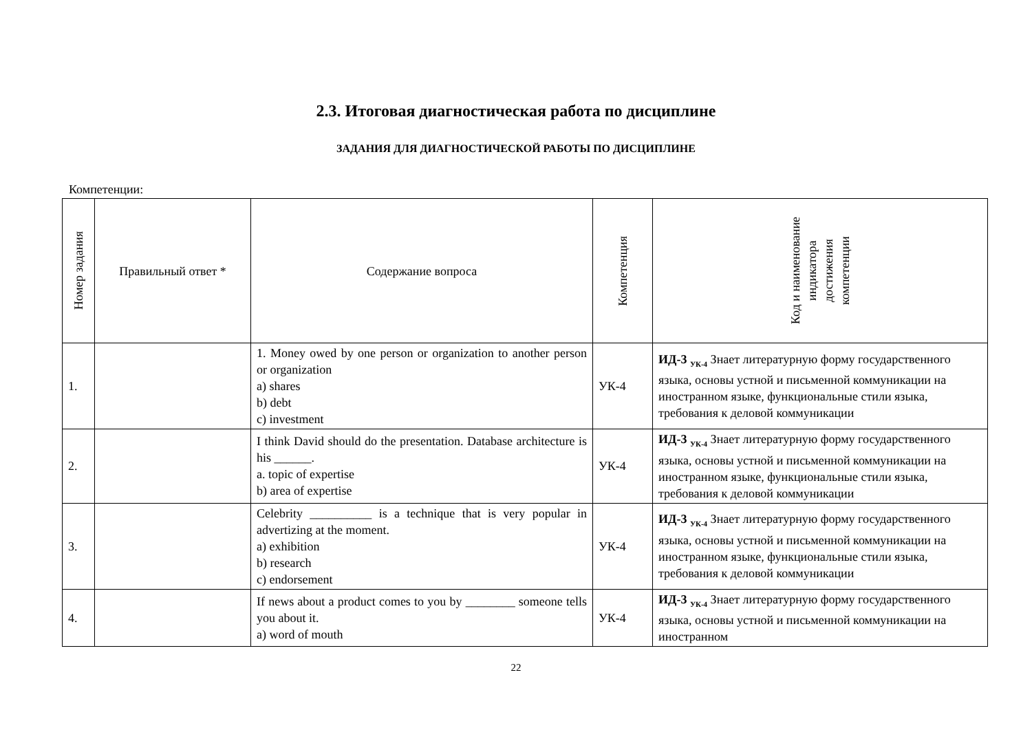2.3. Итоговая диагностическая работа по дисциплине
ЗАДАНИЯ ДЛЯ ДИАГНОСТИЧЕСКОЙ РАБОТЫ ПО ДИСЦИПЛИНЕ
Компетенции:
| Номер задания | Правильный ответ * | Содержание вопроса | Компетенция | Код и наименование индикатора достижения компетенции |
| --- | --- | --- | --- | --- |
| 1. | | 1. Money owed by one person or organization to another person or organization a) shares b) debt c) investment | УК-4 | ИД-3 <sub>УК-4</sub> Знает литературную форму государственного языка, основы устной и письменной коммуникации на иностранном языке, функциональные стили языка, требования к деловой коммуникации |
| 2. | | I think David should do the presentation. Database architecture is his ______. a. topic of expertise b) area of expertise | УК-4 | ИД-3 <sub>УК-4</sub> Знает литературную форму государственного языка, основы устной и письменной коммуникации на иностранном языке, функциональные стили языка, требования к деловой коммуникации |
| 3. | | Celebrity __________ is a technique that is very popular in advertizing at the moment. a) exhibition b) research c) endorsement | УК-4 | ИД-3 <sub>УК-4</sub> Знает литературную форму государственного языка, основы устной и письменной коммуникации на иностранном языке, функциональные стили языка, требования к деловой коммуникации |
| 4. | | If news about a product comes to you by ________ someone tells you about it. a) word of mouth | УК-4 | ИД-3 <sub>УК-4</sub> Знает литературную форму государственного языка, основы устной и письменной коммуникации на иностранном |
22